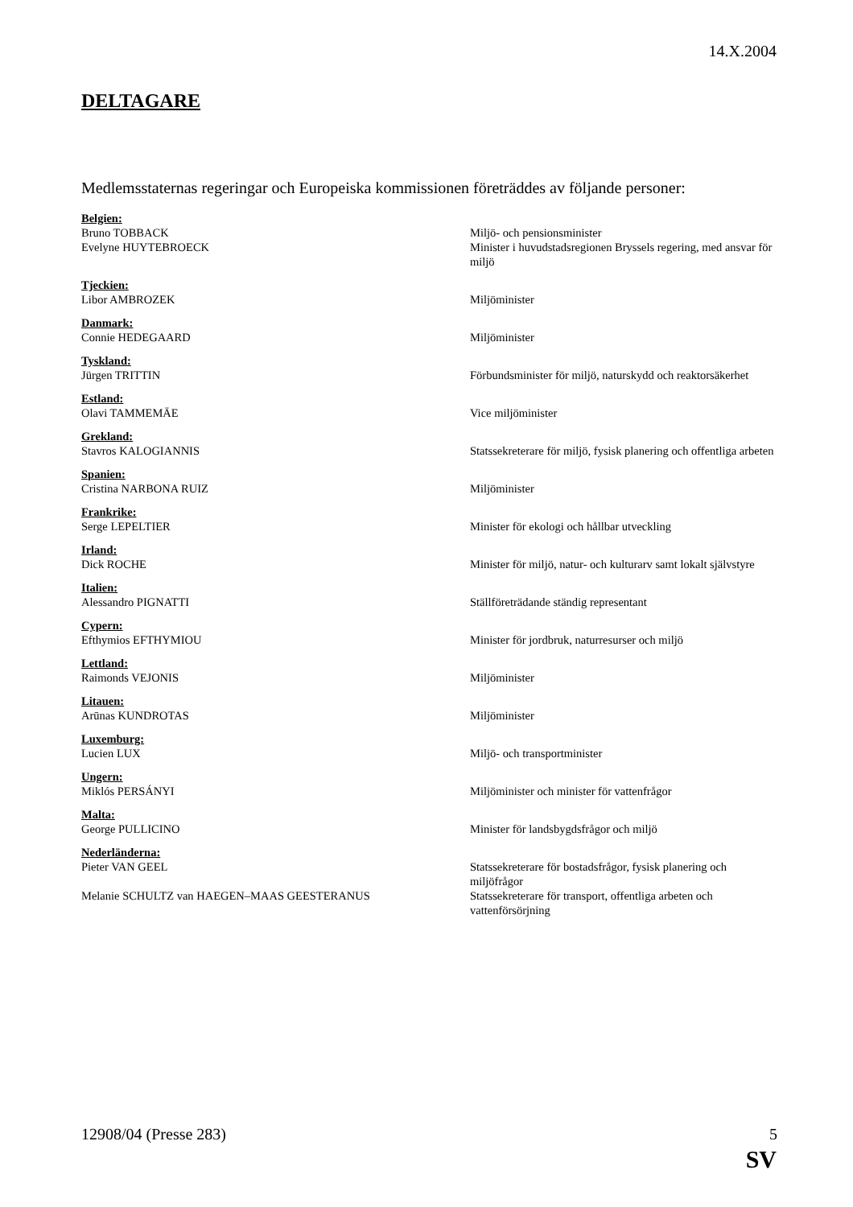14.X.2004
DELTAGARE
Medlemsstaternas regeringar och Europeiska kommissionen företräddes av följande personer:
Belgien:
Bruno TOBBACK Miljö- och pensionsminister
Evelyne HUYTEBROECK Minister i huvudstadsregionen Bryssels regering, med ansvar för miljö
Tjeckien:
Libor AMBROZEK Miljöminister
Danmark:
Connie HEDEGAARD Miljöminister
Tyskland:
Jürgen TRITTIN Förbundsminister för miljö, naturskydd och reaktorsäkerhet
Estland:
Olavi TAMMEMÄE Vice miljöminister
Grekland:
Stavros KALOGIANNIS Statssekreterare för miljö, fysisk planering och offentliga arbeten
Spanien:
Cristina NARBONA RUIZ Miljöminister
Frankrike:
Serge LEPELTIER Minister för ekologi och hållbar utveckling
Irland:
Dick ROCHE Minister för miljö, natur- och kulturarv samt lokalt självstyre
Italien:
Alessandro PIGNATTI Ställföreträdande ständig representant
Cypern:
Efthymios EFTHYMIOU Minister för jordbruk, naturresurser och miljö
Lettland:
Raimonds VEJONIS Miljöminister
Litauen:
Arūnas KUNDROTAS Miljöminister
Luxemburg:
Lucien LUX Miljö- och transportminister
Ungern:
Miklós PERSÁNYI Miljöminister och minister för vattenfrågor
Malta:
George PULLICINO Minister för landsbygdsfrågor och miljö
Nederländerna:
Pieter VAN GEEL Statssekreterare för bostadsfrågor, fysisk planering och miljöfrågor
Melanie SCHULTZ van HAEGEN–MAAS GEESTERANUS Statssekreterare för transport, offentliga arbeten och vattenförsörjning
12908/04 (Presse 283) 5
SV